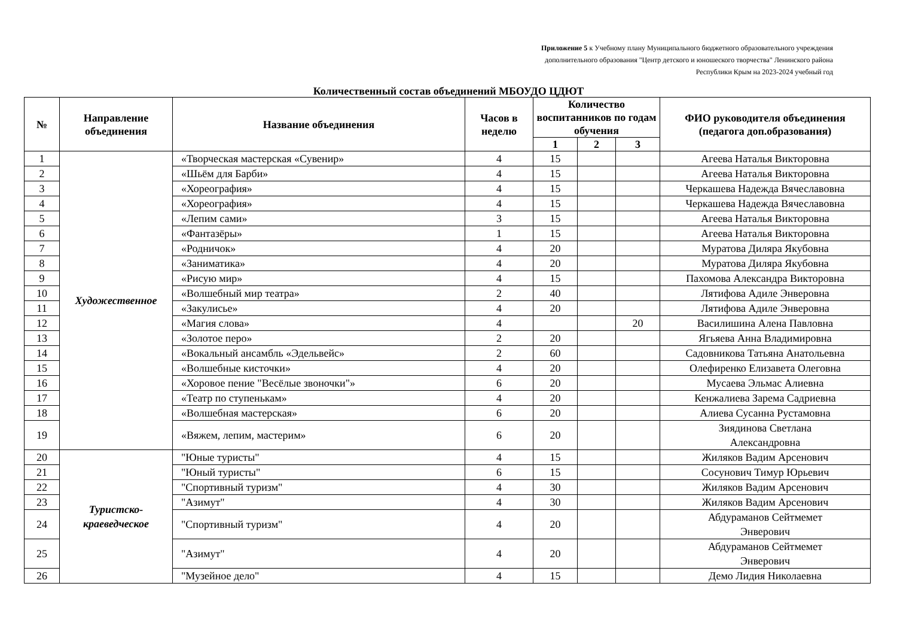Приложение 5 к Учебному плану Муниципального бюджетного образовательного учреждения
дополнительного образования "Центр детского и юношеского творчества" Ленинского района
Республики Крым на 2023-2024 учебный год
Количественный состав объединений МБОУДО ЦДЮТ
| № | Направление объединения | Название объединения | Часов в неделю | Количество воспитанников по годам обучения | | | ФИО руководителя объединения (педагога доп.образования) |
| --- | --- | --- | --- | --- | --- | --- | --- |
| | | | | 1 | 2 | 3 | |
| 1 | Художественное | «Творческая мастерская «Сувенир» | 4 | 15 | | | Агеева Наталья Викторовна |
| 2 | | «Шьём для Барби» | 4 | 15 | | | Агеева Наталья Викторовна |
| 3 | | «Хореография» | 4 | 15 | | | Черкашева Надежда Вячеславовна |
| 4 | | «Хореография» | 4 | 15 | | | Черкашева Надежда Вячеславовна |
| 5 | | «Лепим сами» | 3 | 15 | | | Агеева Наталья Викторовна |
| 6 | | «Фантазёры» | 1 | 15 | | | Агеева Наталья Викторовна |
| 7 | | «Родничок» | 4 | 20 | | | Муратова Диляра Якубовна |
| 8 | | «Заниматика» | 4 | 20 | | | Муратова Диляра Якубовна |
| 9 | | «Рисую мир» | 4 | 15 | | | Пахомова Александра Викторовна |
| 10 | | «Волшебный мир театра» | 2 | 40 | | | Лятифова Адиле Энверовна |
| 11 | | «Закулисье» | 4 | 20 | | | Лятифова Адиле Энверовна |
| 12 | | «Магия слова» | 4 | | | 20 | Василишина Алена Павловна |
| 13 | | «Золотое перо» | 2 | 20 | | | Ягьяева Анна Владимировна |
| 14 | | «Вокальный ансамбль «Эдельвейс» | 2 | 60 | | | Садовникова Татьяна Анатольевна |
| 15 | | «Волшебные кисточки» | 4 | 20 | | | Олефиренко Елизавета Олеговна |
| 16 | | «Хоровое пение "Весёлые звоночки"» | 6 | 20 | | | Мусаева Эльмас Алиевна |
| 17 | | «Театр по ступенькам» | 4 | 20 | | | Кенжалиева Зарема Садриевна |
| 18 | | «Волшебная мастерская» | 6 | 20 | | | Алиева Сусанна Рустамовна |
| 19 | | «Вяжем, лепим, мастерим» | 6 | 20 | | | Зиядинова Светлана Александровна |
| 20 | Туристско- краеведческое | "Юные туристы" | 4 | 15 | | | Жиляков Вадим Арсенович |
| 21 | | "Юный туристы" | 6 | 15 | | | Сосунович Тимур Юрьевич |
| 22 | | "Спортивный туризм" | 4 | 30 | | | Жиляков Вадим Арсенович |
| 23 | | "Азимут" | 4 | 30 | | | Жиляков Вадим Арсенович |
| 24 | | "Спортивный туризм" | 4 | 20 | | | Абдураманов Сейтмемет Энверович |
| 25 | | "Азимут" | 4 | 20 | | | Абдураманов Сейтмемет Энверович |
| 26 | | "Музейное дело" | 4 | 15 | | | Демо Лидия Николаевна |